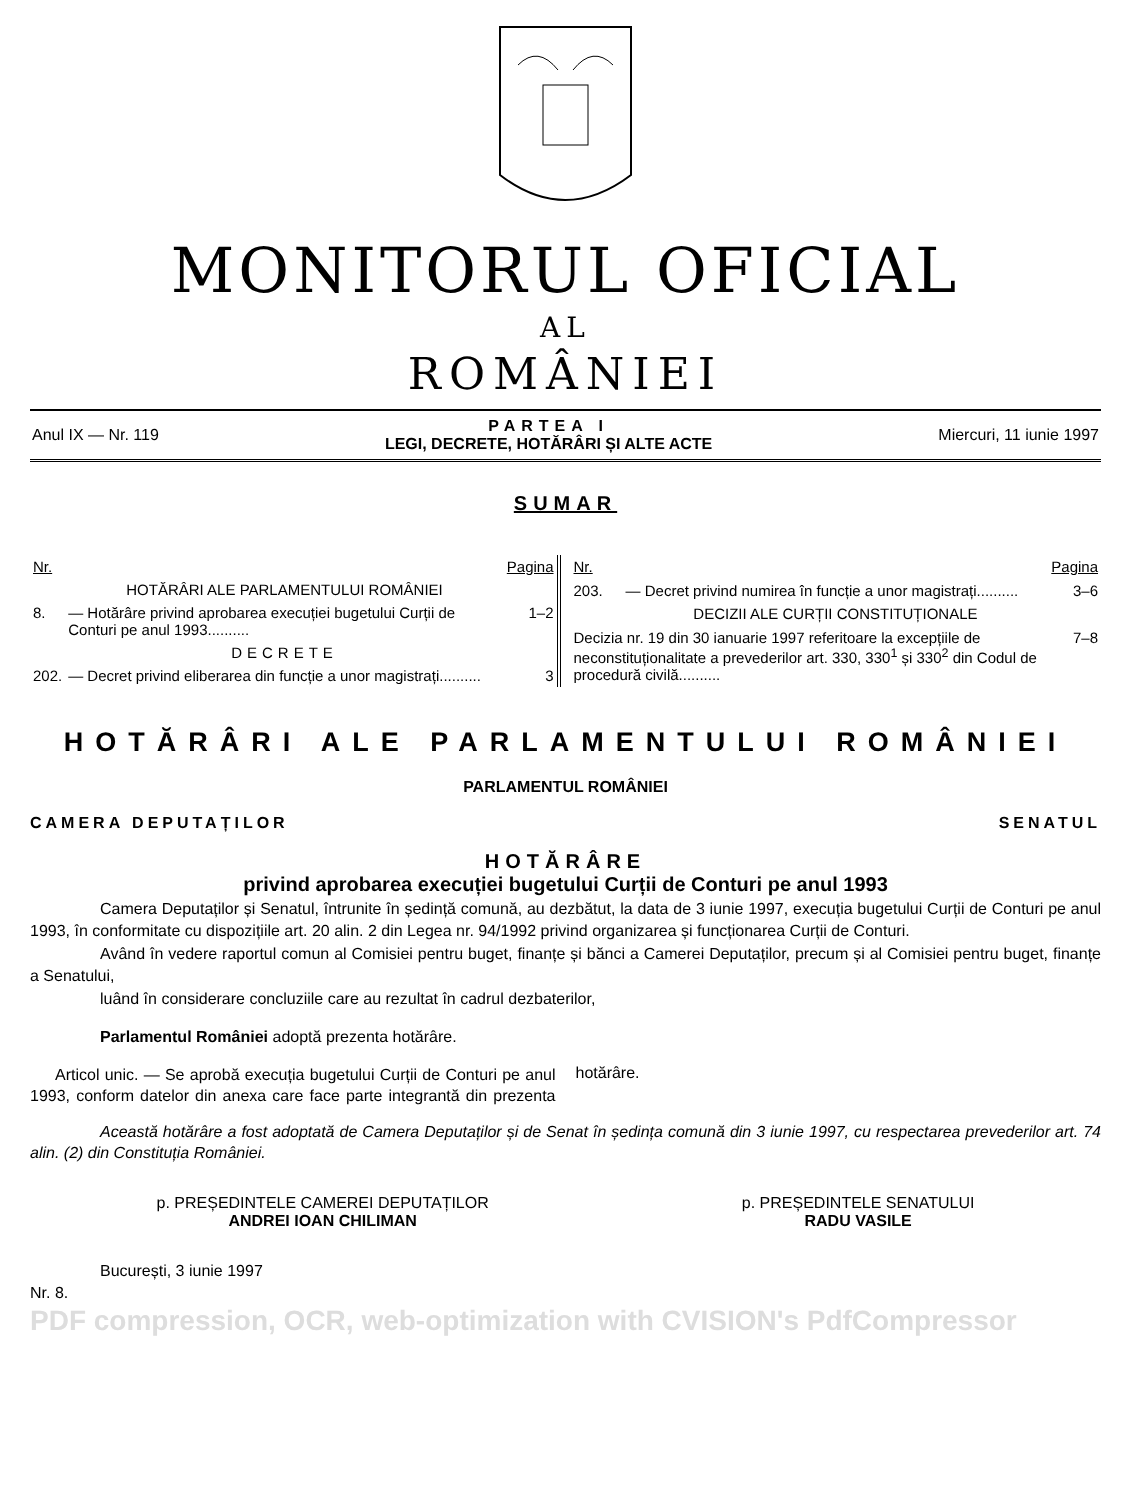MONITORUL OFICIAL
AL
ROMÂNIEI
Anul IX — Nr. 119 PARTEA I
LEGI, DECRETE, HOTĂRÂRI ȘI ALTE ACTE Miercuri, 11 iunie 1997
SUMAR
| Nr. | | Pagina |
| | HOTĂRÂRI ALE PARLAMENTULUI ROMÂNIEI | |
| 8. | — Hotărâre privind aprobarea execuției bugetului Curții de Conturi pe anul 1993.......... | 1–2 |
| | DECRETE | |
| 202. | — Decret privind eliberarea din funcție a unor magistrați.......... | 3 |
| Nr. | | Pagina |
| 203. | — Decret privind numirea în funcție a unor magistrați.......... | 3–6 |
| | DECIZII ALE CURȚII CONSTITUȚIONALE | |
| Decizia nr. 19 din 30 ianuarie 1997 referitoare la excepțiile de neconstituționalitate a prevederilor art. 330, 330<sup>1</sup> și 330<sup>2</sup> din Codul de procedură civilă.......... | | 7–8 |
HOTĂRÂRI ALE PARLAMENTULUI ROMÂNIEI
PARLAMENTUL ROMÂNIEI
CAMERA DEPUTAȚILOR SENATUL
HOTĂRÂRE
privind aprobarea execuției bugetului Curții de Conturi pe anul 1993
Camera Deputaților și Senatul, întrunite în ședință comună, au dezbătut, la data de 3 iunie 1997, execuția bugetului Curții de Conturi pe anul 1993, în conformitate cu dispozițiile art. 20 alin. 2 din Legea nr. 94/1992 privind organizarea și funcționarea Curții de Conturi.
Având în vedere raportul comun al Comisiei pentru buget, finanțe și bănci a Camerei Deputaților, precum și al Comisiei pentru buget, finanțe a Senatului,
luând în considerare concluziile care au rezultat în cadrul dezbaterilor,
Parlamentul României adoptă prezenta hotărâre.
Articol unic. — Se aprobă execuția bugetului Curții de Conturi pe anul 1993, conform datelor din anexa care face parte integrantă din prezenta hotărâre.
Această hotărâre a fost adoptată de Camera Deputaților și de Senat în ședința comună din 3 iunie 1997, cu respectarea prevederilor art. 74 alin. (2) din Constituția României.
p. PREȘEDINTELE CAMEREI DEPUTAȚILOR
ANDREI IOAN CHILIMAN
p. PREȘEDINTELE SENATULUI
RADU VASILE
București, 3 iunie 1997
Nr. 8.
PDF compression, OCR, web-optimization with CVISION's PdfCompressor